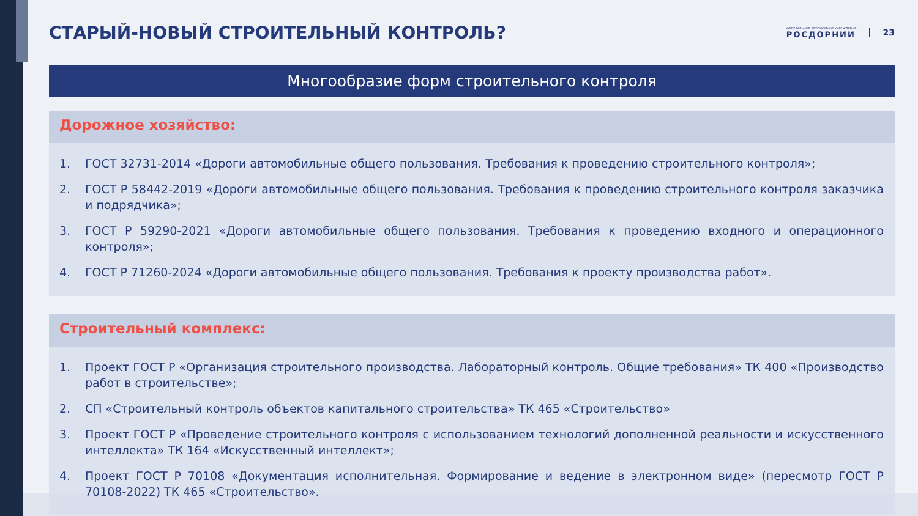СТАРЫЙ-НОВЫЙ СТРОИТЕЛЬНЫЙ КОНТРОЛЬ?
ФЕДЕРАЛЬНОЕ АВТОНОМНОЕ УЧРЕЖДЕНИЕ
РОСДОРНИИ
23
Многообразие форм строительного контроля
Дорожное хозяйство:
1. ГОСТ 32731-2014 «Дороги автомобильные общего пользования. Требования к проведению строительного контроля»;
2. ГОСТ Р 58442-2019 «Дороги автомобильные общего пользования. Требования к проведению строительного контроля заказчика и подрядчика»;
3. ГОСТ Р 59290-2021 «Дороги автомобильные общего пользования. Требования к проведению входного и операционного контроля»;
4. ГОСТ Р 71260-2024 «Дороги автомобильные общего пользования. Требования к проекту производства работ».
Строительный комплекс:
1. Проект ГОСТ Р «Организация строительного производства. Лабораторный контроль. Общие требования» ТК 400 «Производство работ в строительстве»;
2. СП «Строительный контроль объектов капитального строительства» ТК 465 «Строительство»
3. Проект ГОСТ Р «Проведение строительного контроля с использованием технологий дополненной реальности и искусственного интеллекта» ТК 164 «Искусственный интеллект»;
4. Проект ГОСТ Р 70108 «Документация исполнительная. Формирование и ведение в электронном виде» (пересмотр ГОСТ Р 70108-2022) ТК 465 «Строительство».